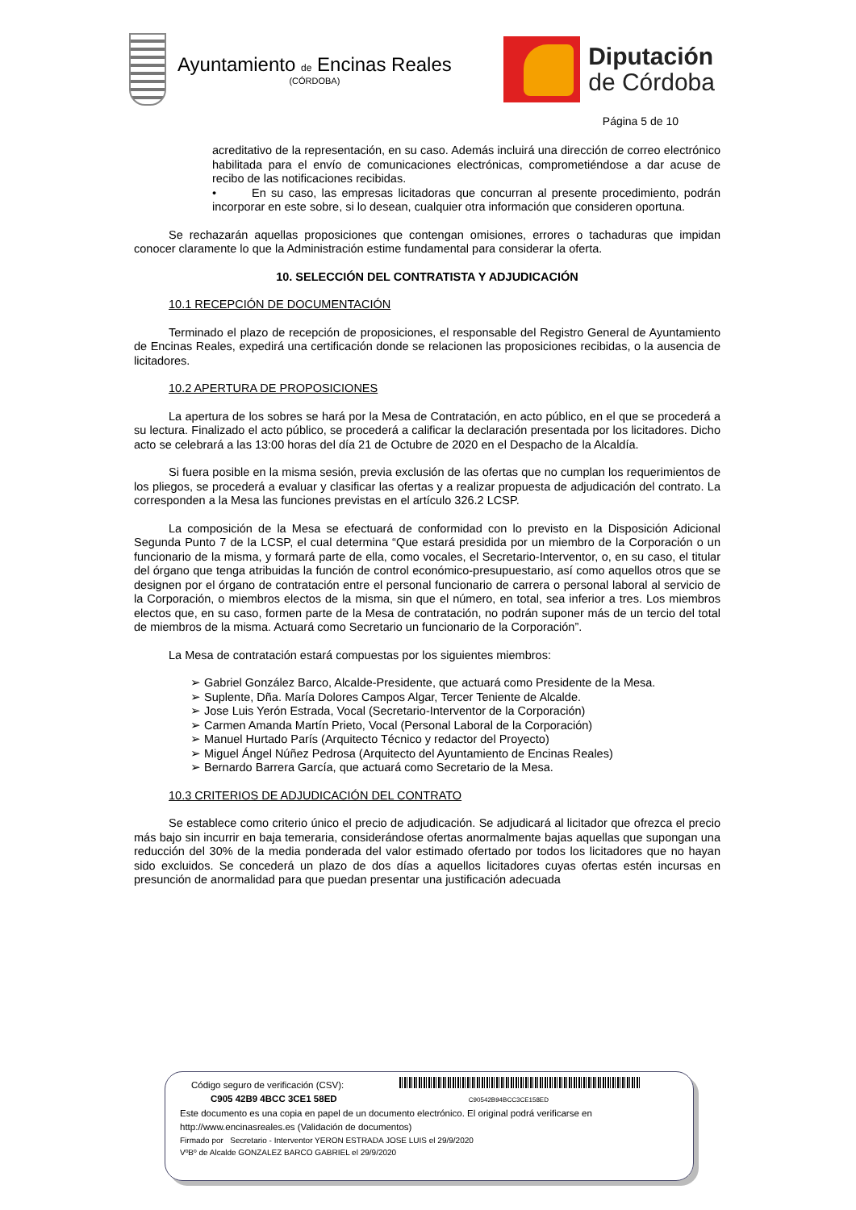Ayuntamiento de Encinas Reales
(CÓRDOBA)
Diputación
de Córdoba
Página 5 de 10
acreditativo de la representación, en su caso. Además incluirá una dirección de correo electrónico habilitada para el envío de comunicaciones electrónicas, comprometiéndose a dar acuse de recibo de las notificaciones recibidas.
• En su caso, las empresas licitadoras que concurran al presente procedimiento, podrán incorporar en este sobre, si lo desean, cualquier otra información que consideren oportuna.
Se rechazarán aquellas proposiciones que contengan omisiones, errores o tachaduras que impidan conocer claramente lo que la Administración estime fundamental para considerar la oferta.
10. SELECCIÓN DEL CONTRATISTA Y ADJUDICACIÓN
10.1 RECEPCIÓN DE DOCUMENTACIÓN
Terminado el plazo de recepción de proposiciones, el responsable del Registro General de Ayuntamiento de Encinas Reales, expedirá una certificación donde se relacionen las proposiciones recibidas, o la ausencia de licitadores.
10.2 APERTURA DE PROPOSICIONES
La apertura de los sobres se hará por la Mesa de Contratación, en acto público, en el que se procederá a su lectura. Finalizado el acto público, se procederá a calificar la declaración presentada por los licitadores. Dicho acto se celebrará a las 13:00 horas del día 21 de Octubre de 2020 en el Despacho de la Alcaldía.
Si fuera posible en la misma sesión, previa exclusión de las ofertas que no cumplan los requerimientos de los pliegos, se procederá a evaluar y clasificar las ofertas y a realizar propuesta de adjudicación del contrato. La corresponden a la Mesa las funciones previstas en el artículo 326.2 LCSP.
La composición de la Mesa se efectuará de conformidad con lo previsto en la Disposición Adicional Segunda Punto 7 de la LCSP, el cual determina “Que estará presidida por un miembro de la Corporación o un funcionario de la misma, y formará parte de ella, como vocales, el Secretario-Interventor, o, en su caso, el titular del órgano que tenga atribuidas la función de control económico-presupuestario, así como aquellos otros que se designen por el órgano de contratación entre el personal funcionario de carrera o personal laboral al servicio de la Corporación, o miembros electos de la misma, sin que el número, en total, sea inferior a tres. Los miembros electos que, en su caso, formen parte de la Mesa de contratación, no podrán suponer más de un tercio del total de miembros de la misma. Actuará como Secretario un funcionario de la Corporación”.
La Mesa de contratación estará compuestas por los siguientes miembros:
➢ Gabriel González Barco, Alcalde-Presidente, que actuará como Presidente de la Mesa.
➢ Suplente, Dña. María Dolores Campos Algar, Tercer Teniente de Alcalde.
➢ Jose Luis Yerón Estrada, Vocal (Secretario-Interventor de la Corporación)
➢ Carmen Amanda Martín Prieto, Vocal (Personal Laboral de la Corporación)
➢ Manuel Hurtado París (Arquitecto Técnico y redactor del Proyecto)
➢ Miguel Ángel Núñez Pedrosa (Arquitecto del Ayuntamiento de Encinas Reales)
➢ Bernardo Barrera García, que actuará como Secretario de la Mesa.
10.3 CRITERIOS DE ADJUDICACIÓN DEL CONTRATO
Se establece como criterio único el precio de adjudicación. Se adjudicará al licitador que ofrezca el precio más bajo sin incurrir en baja temeraria, considerándose ofertas anormalmente bajas aquellas que supongan una reducción del 30% de la media ponderada del valor estimado ofertado por todos los licitadores que no hayan sido excluidos. Se concederá un plazo de dos días a aquellos licitadores cuyas ofertas estén incursas en presunción de anormalidad para que puedan presentar una justificación adecuada
Código seguro de verificación (CSV):
C905 42B9 4BCC 3CE1 58ED C90542B94BCC3CE158ED
Este documento es una copia en papel de un documento electrónico. El original podrá verificarse en
http://www.encinasreales.es (Validación de documentos)
Firmado por Secretario - Interventor YERON ESTRADA JOSE LUIS el 29/9/2020
VºBº de Alcalde GONZALEZ BARCO GABRIEL el 29/9/2020